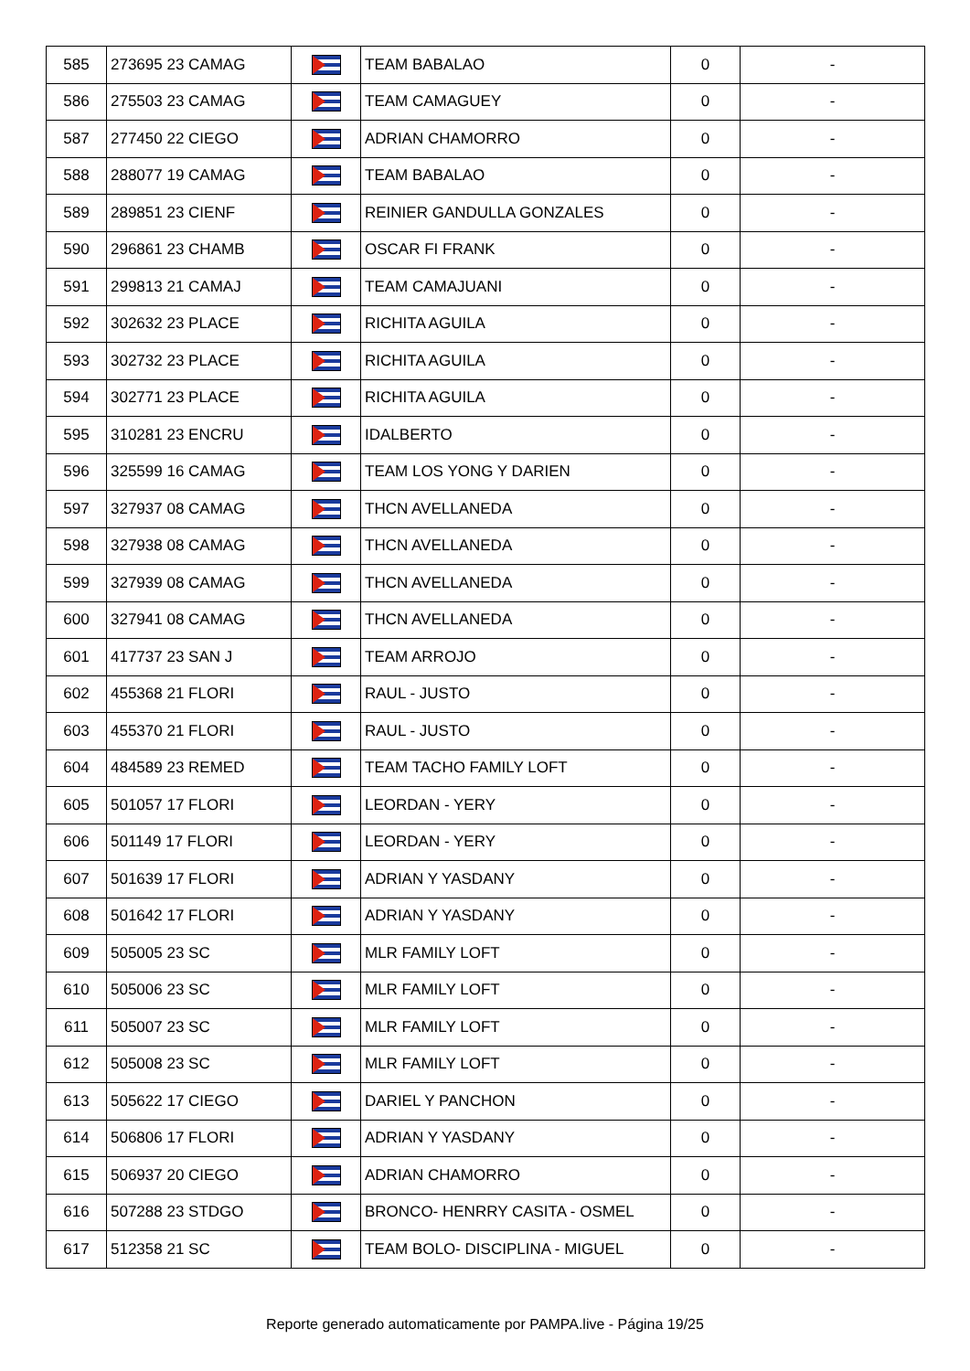| 585 | 273695 23 CAMAG | | TEAM BABALAO | 0 | - |
| 586 | 275503 23 CAMAG | | TEAM CAMAGUEY | 0 | - |
| 587 | 277450 22 CIEGO | | ADRIAN CHAMORRO | 0 | - |
| 588 | 288077 19 CAMAG | | TEAM BABALAO | 0 | - |
| 589 | 289851 23 CIENF | | REINIER GANDULLA GONZALES | 0 | - |
| 590 | 296861 23 CHAMB | | OSCAR FI FRANK | 0 | - |
| 591 | 299813 21 CAMAJ | | TEAM CAMAJUANI | 0 | - |
| 592 | 302632 23 PLACE | | RICHITA AGUILA | 0 | - |
| 593 | 302732 23 PLACE | | RICHITA AGUILA | 0 | - |
| 594 | 302771 23 PLACE | | RICHITA AGUILA | 0 | - |
| 595 | 310281 23 ENCRU | | IDALBERTO | 0 | - |
| 596 | 325599 16 CAMAG | | TEAM LOS YONG Y DARIEN | 0 | - |
| 597 | 327937 08 CAMAG | | THCN AVELLANEDA | 0 | - |
| 598 | 327938 08 CAMAG | | THCN AVELLANEDA | 0 | - |
| 599 | 327939 08 CAMAG | | THCN AVELLANEDA | 0 | - |
| 600 | 327941 08 CAMAG | | THCN AVELLANEDA | 0 | - |
| 601 | 417737 23 SAN J | | TEAM ARROJO | 0 | - |
| 602 | 455368 21 FLORI | | RAUL - JUSTO | 0 | - |
| 603 | 455370 21 FLORI | | RAUL - JUSTO | 0 | - |
| 604 | 484589 23 REMED | | TEAM TACHO FAMILY LOFT | 0 | - |
| 605 | 501057 17 FLORI | | LEORDAN - YERY | 0 | - |
| 606 | 501149 17 FLORI | | LEORDAN - YERY | 0 | - |
| 607 | 501639 17 FLORI | | ADRIAN Y YASDANY | 0 | - |
| 608 | 501642 17 FLORI | | ADRIAN Y YASDANY | 0 | - |
| 609 | 505005 23 SC | | MLR FAMILY LOFT | 0 | - |
| 610 | 505006 23 SC | | MLR FAMILY LOFT | 0 | - |
| 611 | 505007 23 SC | | MLR FAMILY LOFT | 0 | - |
| 612 | 505008 23 SC | | MLR FAMILY LOFT | 0 | - |
| 613 | 505622 17 CIEGO | | DARIEL Y PANCHON | 0 | - |
| 614 | 506806 17 FLORI | | ADRIAN Y YASDANY | 0 | - |
| 615 | 506937 20 CIEGO | | ADRIAN CHAMORRO | 0 | - |
| 616 | 507288 23 STDGO | | BRONCO- HENRRY CASITA - OSMEL | 0 | - |
| 617 | 512358 21 SC | | TEAM BOLO- DISCIPLINA - MIGUEL | 0 | - |
Reporte generado automaticamente por PAMPA.live - Página 19/25